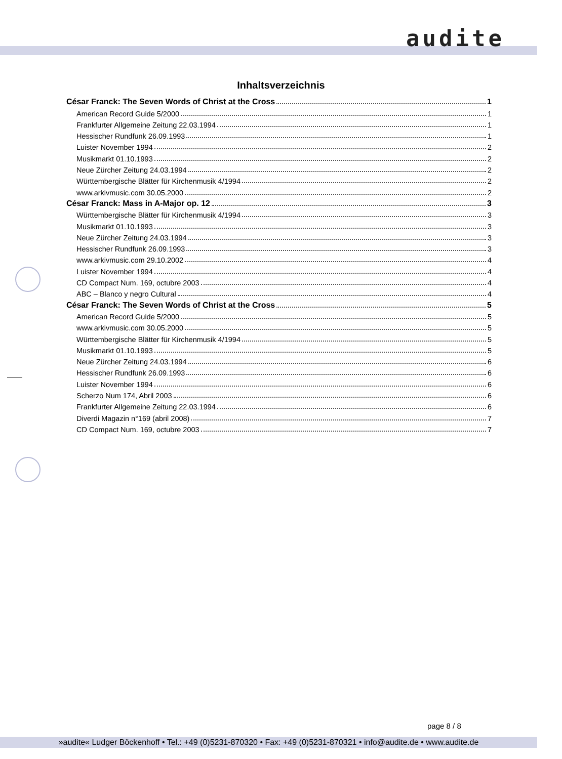audite
Inhaltsverzeichnis
César Franck: The Seven Words of Christ at the Cross 1
American Record Guide 5/2000 1
Frankfurter Allgemeine Zeitung 22.03.1994 1
Hessischer Rundfunk 26.09.1993 1
Luister November 1994 2
Musikmarkt 01.10.1993 2
Neue Zürcher Zeitung 24.03.1994 2
Württembergische Blätter für Kirchenmusik 4/1994 2
www.arkivmusic.com 30.05.2000 2
César Franck: Mass in A-Major op. 12 3
Württembergische Blätter für Kirchenmusik 4/1994 3
Musikmarkt 01.10.1993 3
Neue Zürcher Zeitung 24.03.1994 3
Hessischer Rundfunk 26.09.1993 3
www.arkivmusic.com 29.10.2002 4
Luister November 1994 4
CD Compact Num. 169, octubre 2003 4
ABC – Blanco y negro Cultural 4
César Franck: The Seven Words of Christ at the Cross 5
American Record Guide 5/2000 5
www.arkivmusic.com 30.05.2000 5
Württembergische Blätter für Kirchenmusik 4/1994 5
Musikmarkt 01.10.1993 5
Neue Zürcher Zeitung 24.03.1994 6
Hessischer Rundfunk 26.09.1993 6
Luister November 1994 6
Scherzo Num 174, Abril 2003 6
Frankfurter Allgemeine Zeitung 22.03.1994 6
Diverdi Magazin n°169 (abril 2008) 7
CD Compact Num. 169, octubre 2003 7
page 8 / 8
»audite« Ludger Böckenhoff • Tel.: +49 (0)5231-870320 • Fax: +49 (0)5231-870321 • info@audite.de • www.audite.de